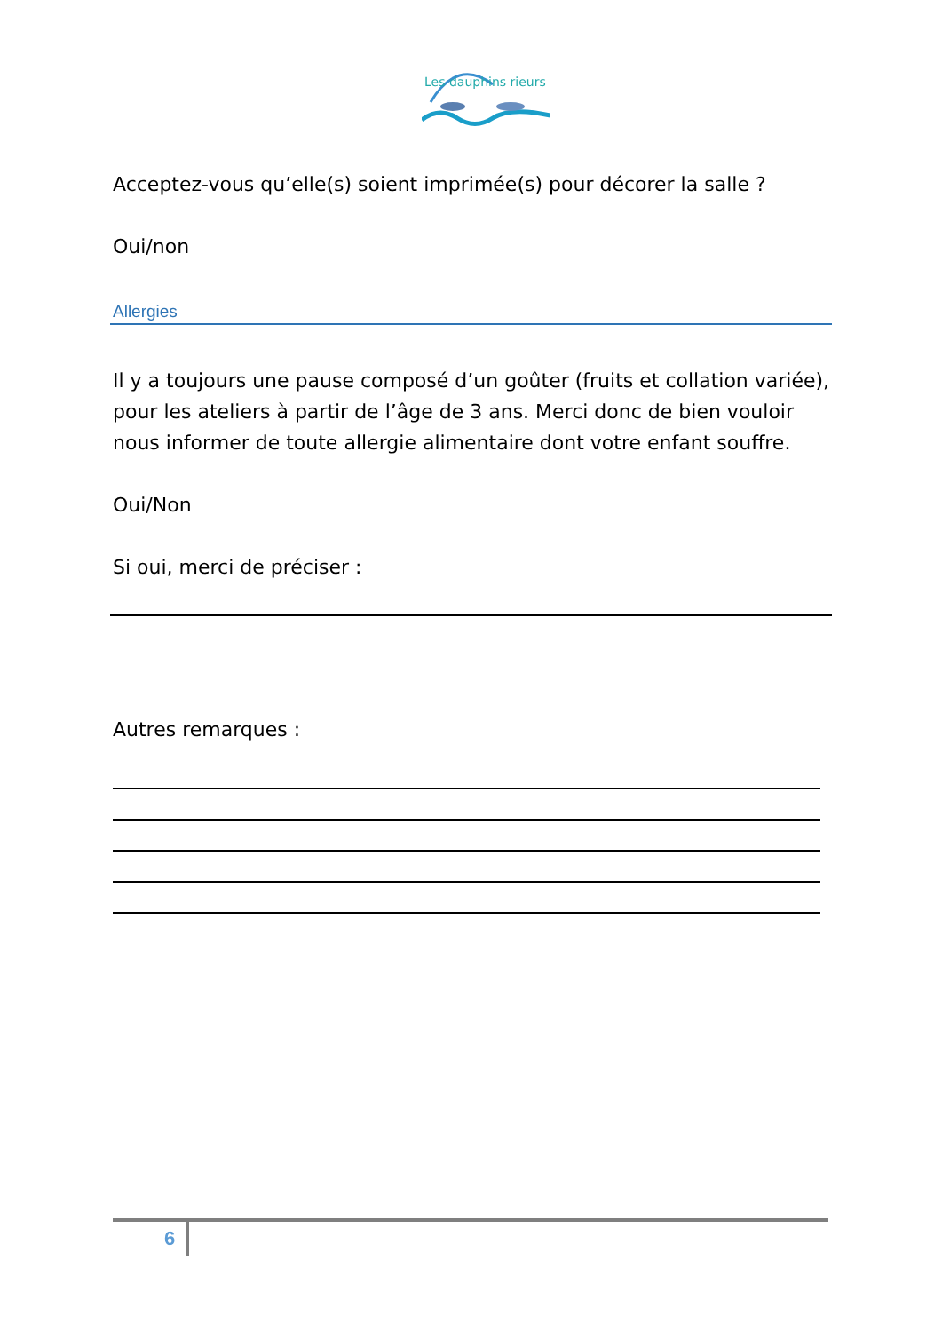Les dauphins rieurs
Acceptez-vous qu’elle(s) soient imprimée(s) pour décorer la salle ?
Oui/non
Allergies
Il y a toujours une pause composé d’un goûter (fruits et collation variée), pour les ateliers à partir de l’âge de 3 ans. Merci donc de bien vouloir nous informer de toute allergie alimentaire dont votre enfant souffre.
Oui/Non
Si oui, merci de préciser :
Autres remarques :
6